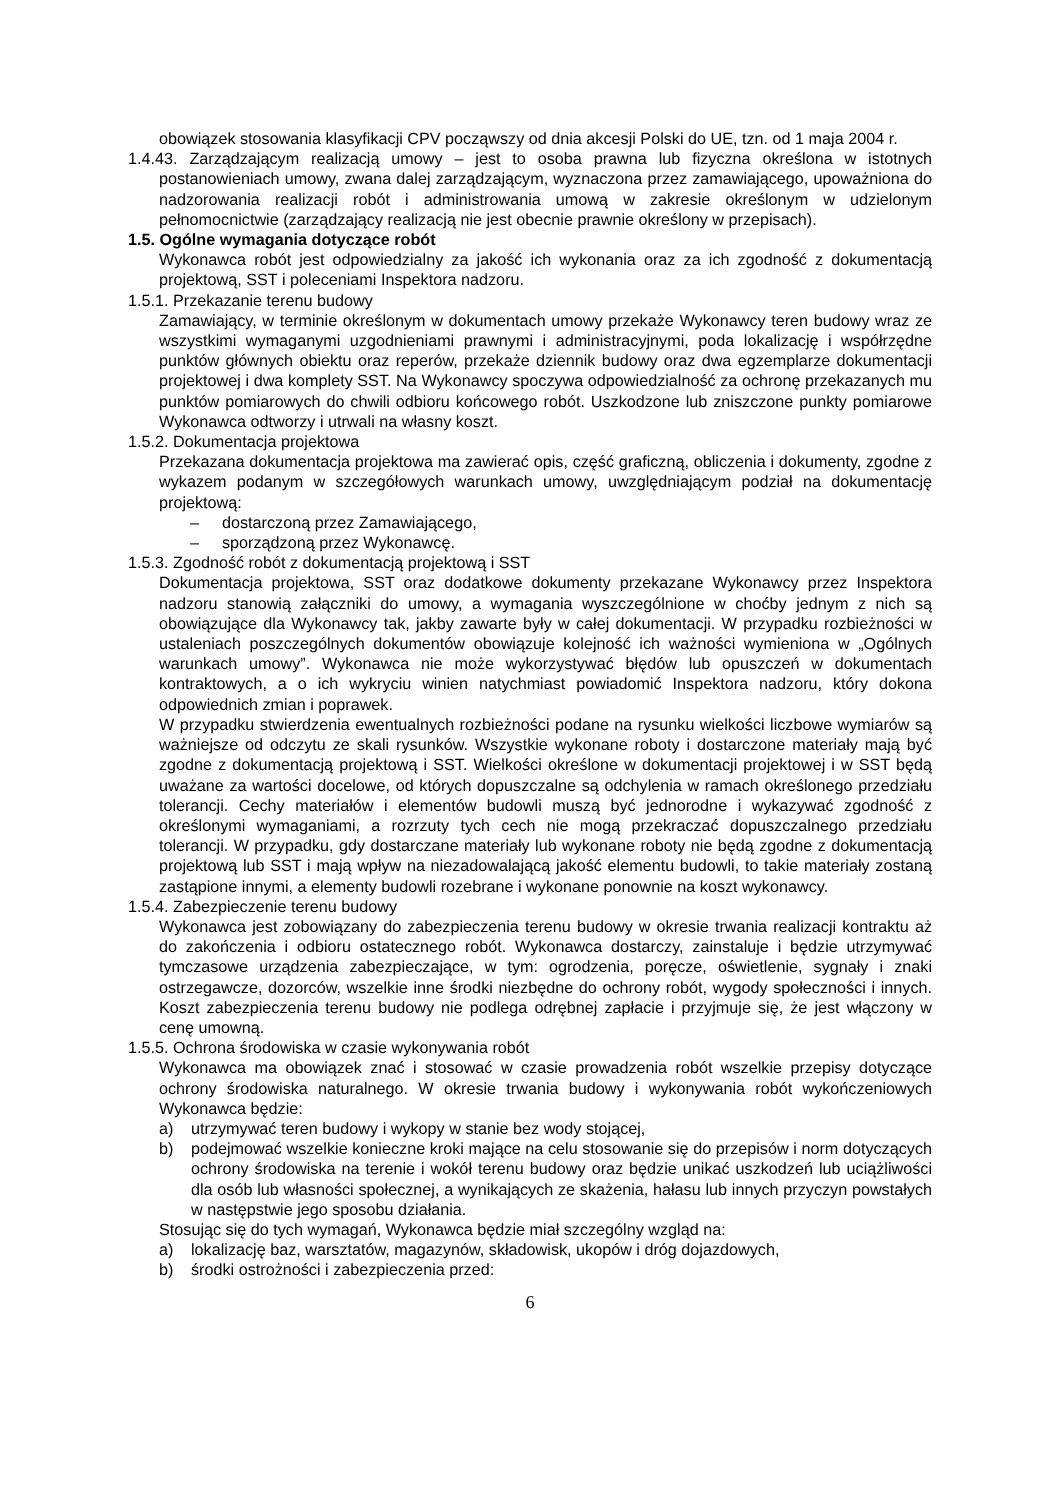obowiązek stosowania klasyfikacji CPV począwszy od dnia akcesji Polski do UE, tzn. od 1 maja 2004 r.
1.4.43. Zarządzającym realizacją umowy – jest to osoba prawna lub fizyczna określona w istotnych postanowieniach umowy, zwana dalej zarządzającym, wyznaczona przez zamawiającego, upoważniona do nadzorowania realizacji robót i administrowania umową w zakresie określonym w udzielonym pełnomocnictwie (zarządzający realizacją nie jest obecnie prawnie określony w przepisach).
1.5. Ogólne wymagania dotyczące robót
Wykonawca robót jest odpowiedzialny za jakość ich wykonania oraz za ich zgodność z dokumentacją projektową, SST i poleceniami Inspektora nadzoru.
1.5.1. Przekazanie terenu budowy
Zamawiający, w terminie określonym w dokumentach umowy przekaże Wykonawcy teren budowy wraz ze wszystkimi wymaganymi uzgodnieniami prawnymi i administracyjnymi, poda lokalizację i współrzędne punktów głównych obiektu oraz reperów, przekaże dziennik budowy oraz dwa egzemplarze dokumentacji projektowej i dwa komplety SST. Na Wykonawcy spoczywa odpowiedzialność za ochronę przekazanych mu punktów pomiarowych do chwili odbioru końcowego robót. Uszkodzone lub zniszczone punkty pomiarowe Wykonawca odtworzy i utrwali na własny koszt.
1.5.2. Dokumentacja projektowa
Przekazana dokumentacja projektowa ma zawierać opis, część graficzną, obliczenia i dokumenty, zgodne z wykazem podanym w szczegółowych warunkach umowy, uwzględniającym podział na dokumentację projektową:
– dostarczoną przez Zamawiającego,
– sporządzoną przez Wykonawcę.
1.5.3. Zgodność robót z dokumentacją projektową i SST
Dokumentacja projektowa, SST oraz dodatkowe dokumenty przekazane Wykonawcy przez Inspektora nadzoru stanowią załączniki do umowy, a wymagania wyszczególnione w choćby jednym z nich są obowiązujące dla Wykonawcy tak, jakby zawarte były w całej dokumentacji. W przypadku rozbieżności w ustaleniach poszczególnych dokumentów obowiązuje kolejność ich ważności wymieniona w „Ogólnych warunkach umowy”. Wykonawca nie może wykorzystywać błędów lub opuszczeń w dokumentach kontraktowych, a o ich wykryciu winien natychmiast powiadomić Inspektora nadzoru, który dokona odpowiednich zmian i poprawek.
W przypadku stwierdzenia ewentualnych rozbieżności podane na rysunku wielkości liczbowe wymiarów są ważniejsze od odczytu ze skali rysunków. Wszystkie wykonane roboty i dostarczone materiały mają być zgodne z dokumentacją projektową i SST. Wielkości określone w dokumentacji projektowej i w SST będą uważane za wartości docelowe, od których dopuszczalne są odchylenia w ramach określonego przedziału tolerancji. Cechy materiałów i elementów budowli muszą być jednorodne i wykazywać zgodność z określonymi wymaganiami, a rozrzuty tych cech nie mogą przekraczać dopuszczalnego przedziału tolerancji. W przypadku, gdy dostarczane materiały lub wykonane roboty nie będą zgodne z dokumentacją projektową lub SST i mają wpływ na niezadowalającą jakość elementu budowli, to takie materiały zostaną zastąpione innymi, a elementy budowli rozebrane i wykonane ponownie na koszt wykonawcy.
1.5.4. Zabezpieczenie terenu budowy
Wykonawca jest zobowiązany do zabezpieczenia terenu budowy w okresie trwania realizacji kontraktu aż do zakończenia i odbioru ostatecznego robót. Wykonawca dostarczy, zainstaluje i będzie utrzymywać tymczasowe urządzenia zabezpieczające, w tym: ogrodzenia, poręcze, oświetlenie, sygnały i znaki ostrzegawcze, dozorców, wszelkie inne środki niezbędne do ochrony robót, wygody społeczności i innych. Koszt zabezpieczenia terenu budowy nie podlega odrębnej zapłacie i przyjmuje się, że jest włączony w cenę umowną.
1.5.5. Ochrona środowiska w czasie wykonywania robót
Wykonawca ma obowiązek znać i stosować w czasie prowadzenia robót wszelkie przepisy dotyczące ochrony środowiska naturalnego. W okresie trwania budowy i wykonywania robót wykończeniowych Wykonawca będzie:
a) utrzymywać teren budowy i wykopy w stanie bez wody stojącej,
b) podejmować wszelkie konieczne kroki mające na celu stosowanie się do przepisów i norm dotyczących ochrony środowiska na terenie i wokół terenu budowy oraz będzie unikać uszkodzeń lub uciążliwości dla osób lub własności społecznej, a wynikających ze skażenia, hałasu lub innych przyczyn powstałych w następstwie jego sposobu działania.
Stosując się do tych wymagań, Wykonawca będzie miał szczególny wzgląd na:
a) lokalizację baz, warsztatów, magazynów, składowisk, ukopów i dróg dojazdowych,
b) środki ostrożności i zabezpieczenia przed:
6